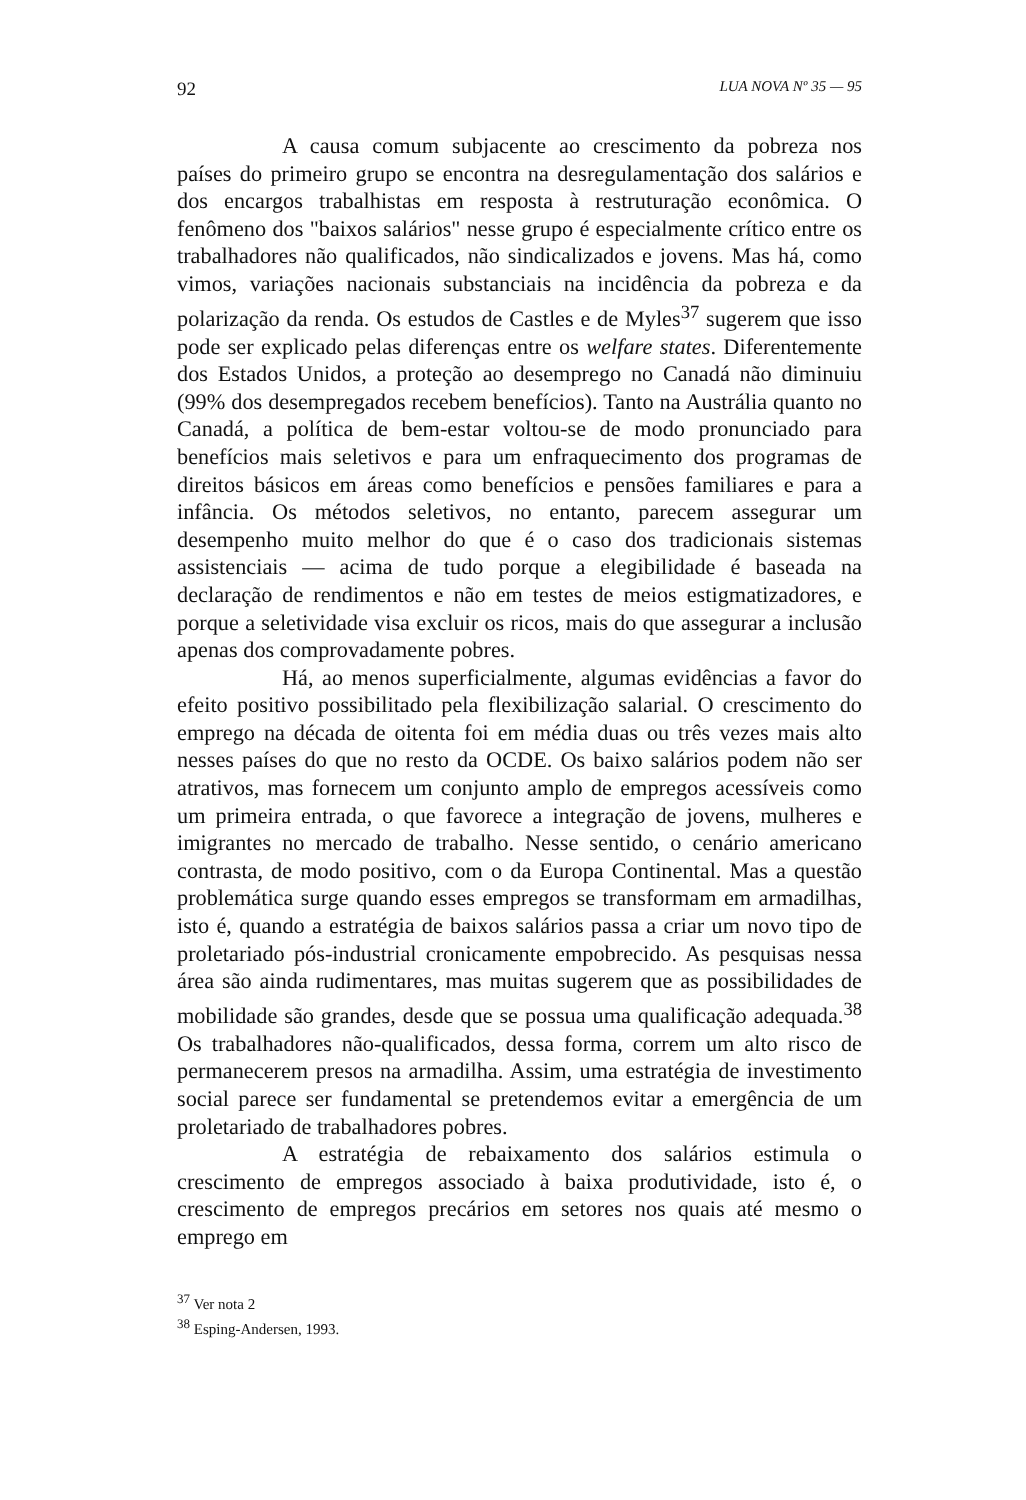92 LUA NOVA Nº 35 — 95
A causa comum subjacente ao crescimento da pobreza nos países do primeiro grupo se encontra na desregulamentação dos salários e dos encargos trabalhistas em resposta à restruturação econômica. O fenômeno dos "baixos salários" nesse grupo é especialmente crítico entre os trabalhadores não qualificados, não sindicalizados e jovens. Mas há, como vimos, variações nacionais substanciais na incidência da pobreza e da polarização da renda. Os estudos de Castles e de Myles<sup>37</sup> sugerem que isso pode ser explicado pelas diferenças entre os welfare states. Diferentemente dos Estados Unidos, a proteção ao desemprego no Canadá não diminuiu (99% dos desempregados recebem benefícios). Tanto na Austrália quanto no Canadá, a política de bem-estar voltou-se de modo pronunciado para benefícios mais seletivos e para um enfraquecimento dos programas de direitos básicos em áreas como benefícios e pensões familiares e para a infância. Os métodos seletivos, no entanto, parecem assegurar um desempenho muito melhor do que é o caso dos tradicionais sistemas assistenciais — acima de tudo porque a elegibilidade é baseada na declaração de rendimentos e não em testes de meios estigmatizadores, e porque a seletividade visa excluir os ricos, mais do que assegurar a inclusão apenas dos comprovadamente pobres.
Há, ao menos superficialmente, algumas evidências a favor do efeito positivo possibilitado pela flexibilização salarial. O crescimento do emprego na década de oitenta foi em média duas ou três vezes mais alto nesses países do que no resto da OCDE. Os baixo salários podem não ser atrativos, mas fornecem um conjunto amplo de empregos acessíveis como um primeira entrada, o que favorece a integração de jovens, mulheres e imigrantes no mercado de trabalho. Nesse sentido, o cenário americano contrasta, de modo positivo, com o da Europa Continental. Mas a questão problemática surge quando esses empregos se transformam em armadilhas, isto é, quando a estratégia de baixos salários passa a criar um novo tipo de proletariado pós-industrial cronicamente empobrecido. As pesquisas nessa área são ainda rudimentares, mas muitas sugerem que as possibilidades de mobilidade são grandes, desde que se possua uma qualificação adequada.<sup>38</sup> Os trabalhadores não-qualificados, dessa forma, correm um alto risco de permanecerem presos na armadilha. Assim, uma estratégia de investimento social parece ser fundamental se pretendemos evitar a emergência de um proletariado de trabalhadores pobres.
A estratégia de rebaixamento dos salários estimula o crescimento de empregos associado à baixa produtividade, isto é, o crescimento de empregos precários em setores nos quais até mesmo o emprego em
<sup>37</sup> Ver nota 2
<sup>38</sup> Esping-Andersen, 1993.